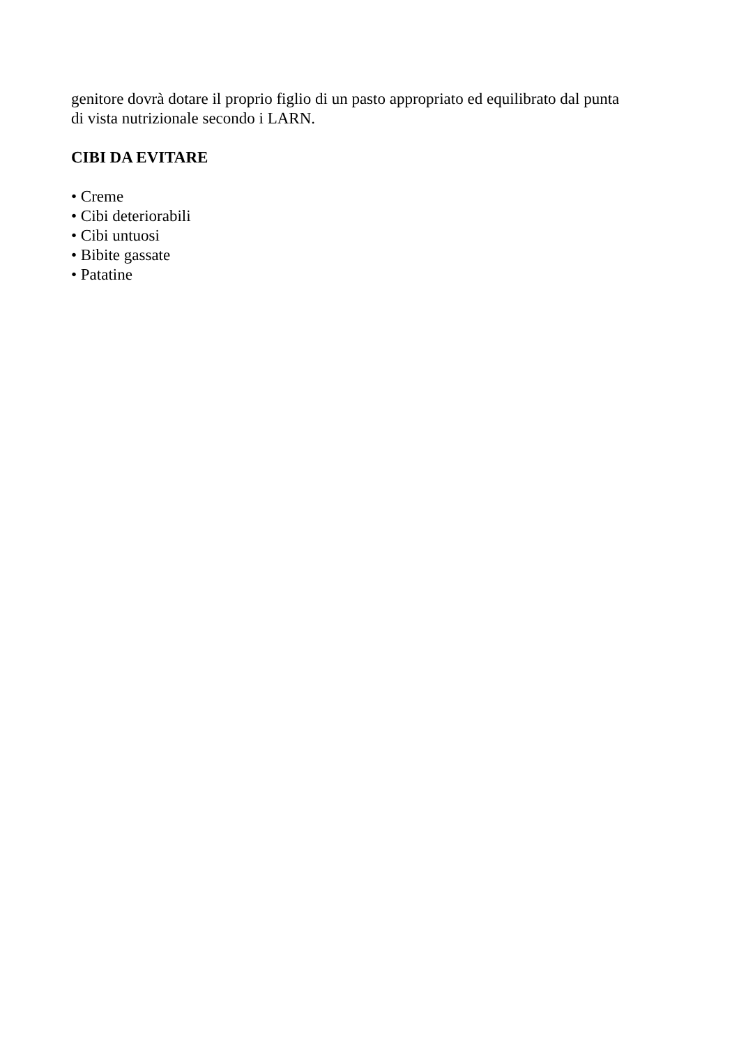genitore dovrà dotare il proprio figlio di un pasto appropriato ed equilibrato dal punta
di vista nutrizionale secondo i LARN.
CIBI DA EVITARE
• Creme
• Cibi deteriorabili
• Cibi untuosi
• Bibite gassate
• Patatine